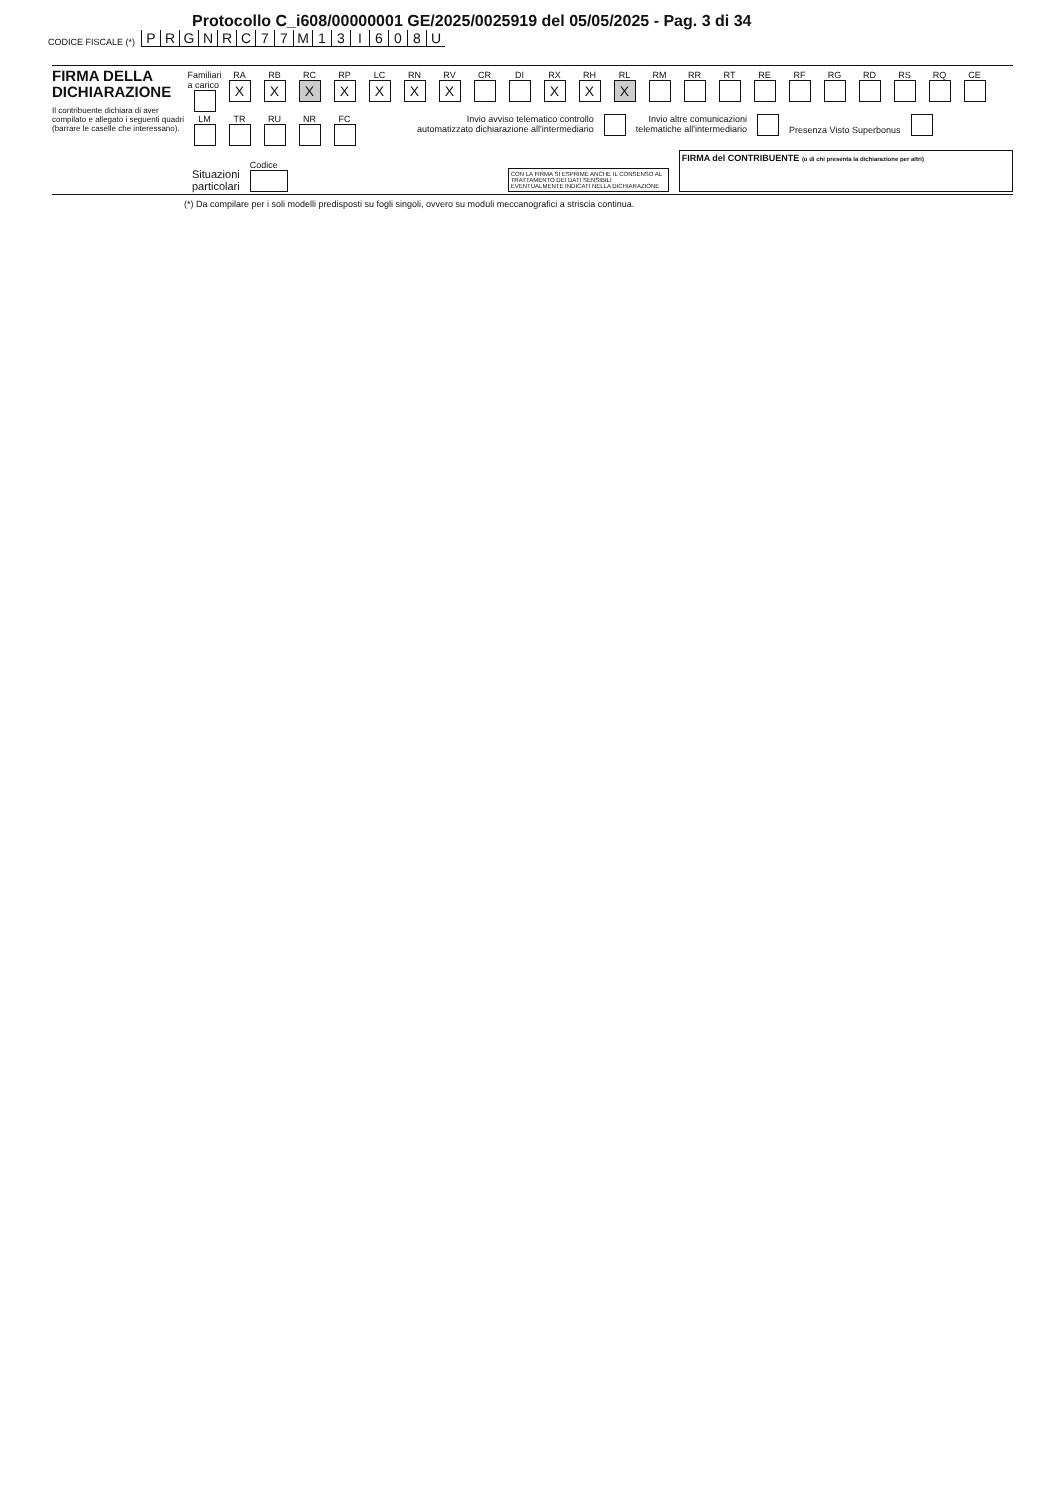Protocollo C_i608/00000001 GE/2025/0025919 del 05/05/2025 - Pag. 3 di 34
CODICE FISCALE (*) PRGNRC 77 M 13 I 608 U
FIRMA DELLA DICHIARAZIONE
Il contribuente dichiara di aver compilato e allegato i seguenti quadri (barrare le caselle che interessano).
Familiari a carico
RA
X
RB
X
RC
X
RP
X
LC
X
RN
X
RV
X
CR DI RX
X
RH
X
RL
X
RM RR RT RE RF RG RD RS RQ CE
LM TR RU NR FC Invio avviso telematico controllo
automatizzato dichiarazione all'intermediario
Invio altre comunicazioni
telematiche all'intermediario
Presenza Visto Superbonus
Situazioni
particolari
Codice
CON LA FIRMA SI ESPRIME ANCHE IL CONSENSO AL TRATTAMENTO DEI DATI SENSIBILI EVENTUALMENTE INDICATI NELLA DICHIARAZIONE
FIRMA del CONTRIBUENTE (o di chi presenta la dichiarazione per altri)
(*) Da compilare per i soli modelli predisposti su fogli singoli, ovvero su moduli meccanografici a striscia continua.